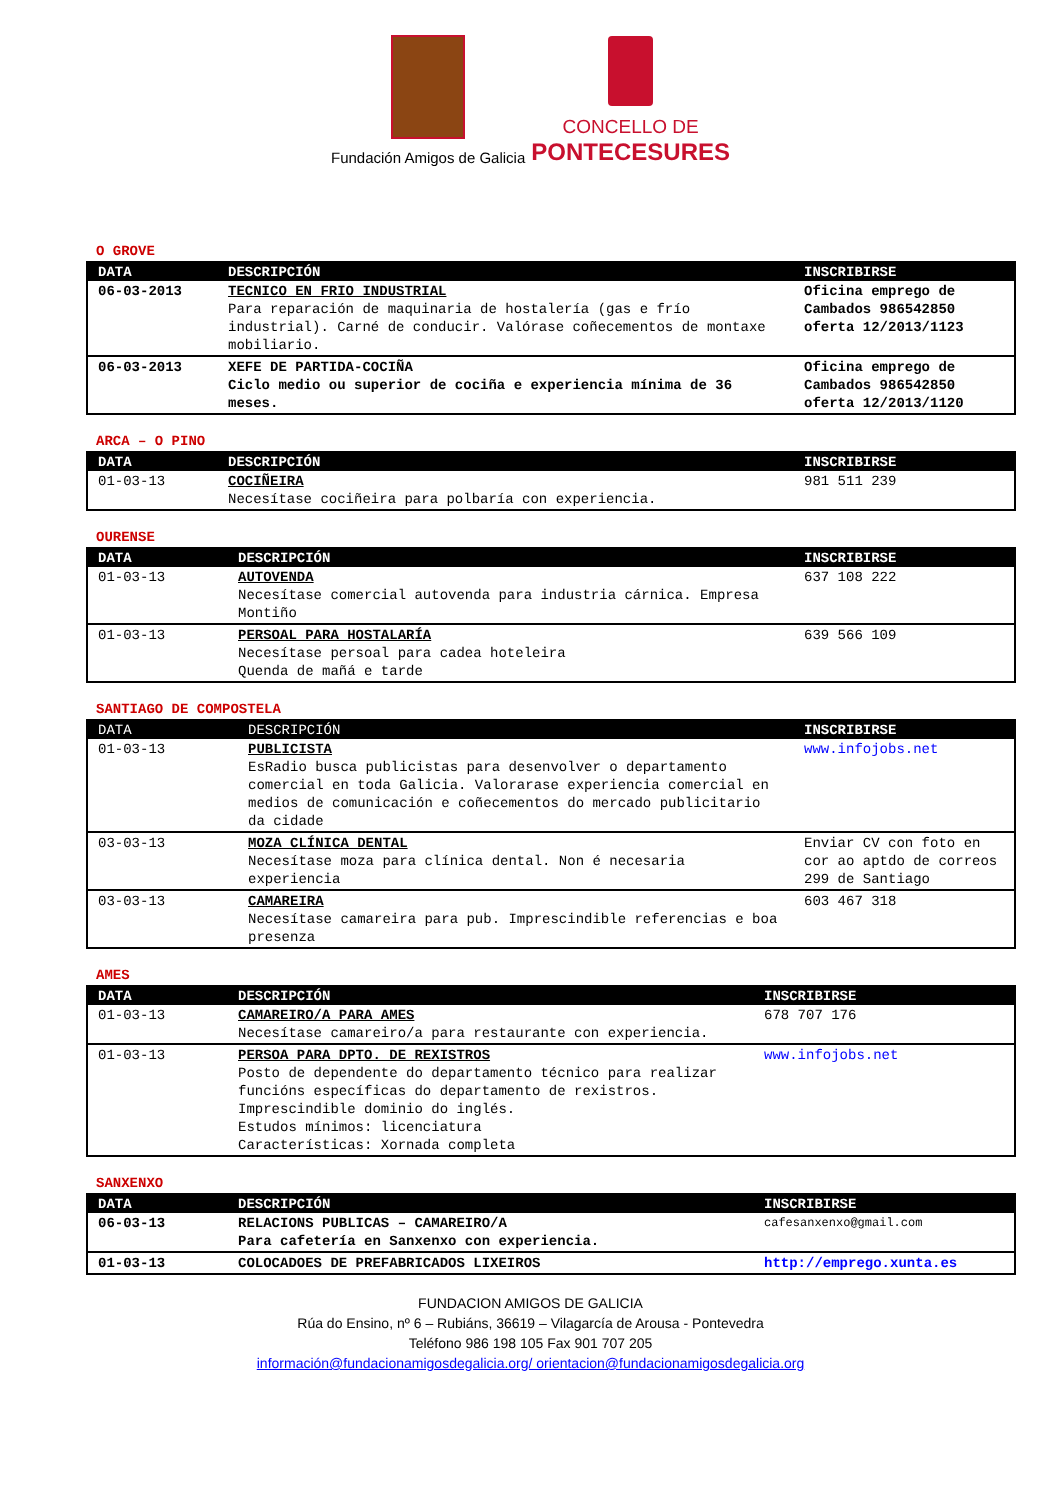Fundación Amigos de Galicia
CONCELLO DE
PONTECESURES
O GROVE
| DATA | DESCRIPCIÓN | INSCRIBIRSE |
| --- | --- | --- |
| 06-03-2013 | TECNICO EN FRIO INDUSTRIAL Para reparación de maquinaria de hostalería (gas e frío industrial). Carné de conducir. Valórase coñecementos de montaxe mobiliario. | Oficina emprego de Cambados 986542850 oferta 12/2013/1123 |
| 06-03-2013 | XEFE DE PARTIDA-COCIÑA Ciclo medio ou superior de cociña e experiencia mínima de 36 meses. | Oficina emprego de Cambados 986542850 oferta 12/2013/1120 |
ARCA – O PINO
| DATA | DESCRIPCIÓN | INSCRIBIRSE |
| --- | --- | --- |
| 01-03-13 | COCIÑEIRA Necesítase cociñeira para polbaría con experiencia. | 981 511 239 |
OURENSE
| DATA | DESCRIPCIÓN | INSCRIBIRSE |
| --- | --- | --- |
| 01-03-13 | AUTOVENDA Necesítase comercial autovenda para industria cárnica. Empresa Montiño | 637 108 222 |
| 01-03-13 | PERSOAL PARA HOSTALARÍA Necesítase persoal para cadea hoteleira Quenda de mañá e tarde | 639 566 109 |
SANTIAGO DE COMPOSTELA
| DATA | DESCRIPCIÓN | INSCRIBIRSE |
| --- | --- | --- |
| 01-03-13 | PUBLICISTA EsRadio busca publicistas para desenvolver o departamento comercial en toda Galicia. Valorarase experiencia comercial en medios de comunicación e coñecementos do mercado publicitario da cidade | www.infojobs.net |
| 03-03-13 | MOZA CLÍNICA DENTAL Necesítase moza para clínica dental. Non é necesaria experiencia | Enviar CV con foto en cor ao aptdo de correos 299 de Santiago |
| 03-03-13 | CAMAREIRA Necesítase camareira para pub. Imprescindible referencias e boa presenza | 603 467 318 |
AMES
| DATA | DESCRIPCIÓN | INSCRIBIRSE |
| --- | --- | --- |
| 01-03-13 | CAMAREIRO/A PARA AMES Necesítase camareiro/a para restaurante con experiencia. | 678 707 176 |
| 01-03-13 | PERSOA PARA DPTO. DE REXISTROS Posto de dependente do departamento técnico para realizar funcións específicas do departamento de rexistros. Imprescindible dominio do inglés. Estudos mínimos: licenciatura Características: Xornada completa | www.infojobs.net |
SANXENXO
| DATA | DESCRIPCIÓN | INSCRIBIRSE |
| --- | --- | --- |
| 06-03-13 | RELACIONS PUBLICAS – CAMAREIRO/A Para cafetería en Sanxenxo con experiencia. | cafesanxenxo@gmail.com |
| 01-03-13 | COLOCADOES DE PREFABRICADOS LIXEIROS | http://emprego.xunta.es |
FUNDACION AMIGOS DE GALICIA
Rúa do Ensino, nº 6 – Rubiáns, 36619 – Vilagarcía de Arousa - Pontevedra
Teléfono 986 198 105 Fax 901 707 205
información@fundacionamigosdegalicia.org/ orientacion@fundacionamigosdegalicia.org